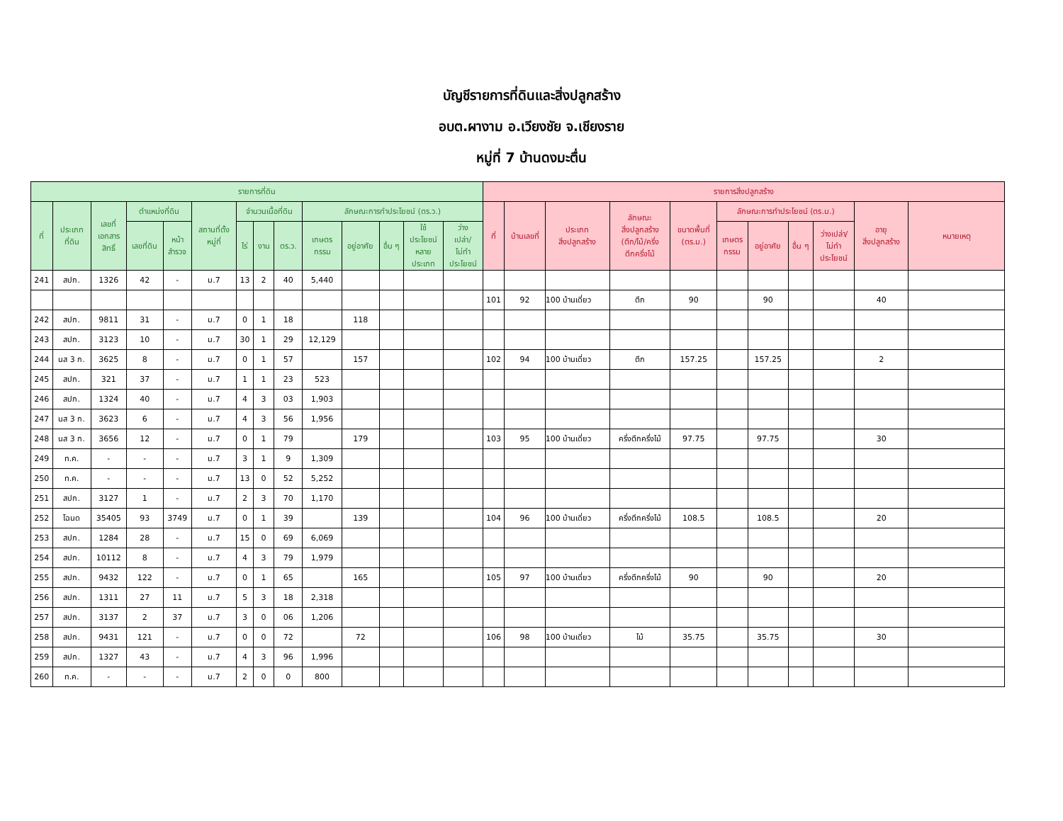บัญชีรายการที่ดินและสิ่งปลูกสร้าง
อบต.ผางาม อ.เวียงชัย จ.เชียงราย
หมู่ที่ 7 บ้านดงมะตื่น
| รายการที่ดิน | | | | | | | | | | | | | | รายการสิ่งปลูกสร้าง | | | | | | | | | | |
| --- | --- | --- | --- | --- | --- | --- | --- | --- | --- | --- | --- | --- | --- | --- | --- | --- | --- | --- | --- | --- | --- | --- | --- | --- |
| ที่ | ประเภท ที่ดิน | เลขที่ เอกสาร สิทธิ์ | ตำแหน่งที่ดิน | | สถานที่ตั้ง หมู่ที่ | จำนวนเนื้อที่ดิน | | | ลักษณะการทำประโยชน์ (ตร.ว.) | | | | | ที่ | บ้านเลขที่ | ประเภท สิ่งปลูกสร้าง | ลักษณะ สิ่งปลูกสร้าง (ตึก/ไม้/ครึ่ง ตึกครึ่งไม้ | ขนาดพื้นที่ (ตร.ม.) | ลักษณะการทำประโยชน์ (ตร.ม.) | | | | อายุ สิ่งปลูกสร้าง | หมายเหตุ |
| | | | เลขที่ดิน | หน้า สำรวจ | | ไร่ | งาน | ตร.ว. | เกษตร กรรม | อยู่อาศัย | อื่น ๆ | ใช้ ประโยชน์ หลาย ประเภท | ว่าง เปล่า/ ไม่ทำ ประโยชน์ | | | | | | เกษตร กรรม | อยู่อาศัย | อื่น ๆ | ว่างเปล่า/ ไม่ทำ ประโยชน์ | | |
| 241 | สปก. | 1326 | 42 | - | ม.7 | 13 | 2 | 40 | 5,440 | | | | | | | | | | | | | | | |
| | | | | | | | | | | | | | | 101 | 92 | 100 บ้านเดี่ยว | ตึก | 90 | | 90 | | | 40 | |
| 242 | สปก. | 9811 | 31 | - | ม.7 | 0 | 1 | 18 | | 118 | | | | | | | | | | | | | | |
| 243 | สปก. | 3123 | 10 | - | ม.7 | 30 | 1 | 29 | 12,129 | | | | | | | | | | | | | | | |
| 244 | นส 3 ก. | 3625 | 8 | - | ม.7 | 0 | 1 | 57 | | 157 | | | | 102 | 94 | 100 บ้านเดี่ยว | ตึก | 157.25 | | 157.25 | | | 2 | |
| 245 | สปก. | 321 | 37 | - | ม.7 | 1 | 1 | 23 | 523 | | | | | | | | | | | | | | | |
| 246 | สปก. | 1324 | 40 | - | ม.7 | 4 | 3 | 03 | 1,903 | | | | | | | | | | | | | | | |
| 247 | นส 3 ก. | 3623 | 6 | - | ม.7 | 4 | 3 | 56 | 1,956 | | | | | | | | | | | | | | | |
| 248 | นส 3 ก. | 3656 | 12 | - | ม.7 | 0 | 1 | 79 | | 179 | | | | 103 | 95 | 100 บ้านเดี่ยว | ครึ่งตึกครึ่งไม้ | 97.75 | | 97.75 | | | 30 | |
| 249 | ท.ค. | - | - | - | ม.7 | 3 | 1 | 9 | 1,309 | | | | | | | | | | | | | | | |
| 250 | ท.ค. | - | - | - | ม.7 | 13 | 0 | 52 | 5,252 | | | | | | | | | | | | | | | |
| 251 | สปก. | 3127 | 1 | - | ม.7 | 2 | 3 | 70 | 1,170 | | | | | | | | | | | | | | | |
| 252 | โฉนด | 35405 | 93 | 3749 | ม.7 | 0 | 1 | 39 | | 139 | | | | 104 | 96 | 100 บ้านเดี่ยว | ครึ่งตึกครึ่งไม้ | 108.5 | | 108.5 | | | 20 | |
| 253 | สปก. | 1284 | 28 | - | ม.7 | 15 | 0 | 69 | 6,069 | | | | | | | | | | | | | | | |
| 254 | สปก. | 10112 | 8 | - | ม.7 | 4 | 3 | 79 | 1,979 | | | | | | | | | | | | | | | |
| 255 | สปก. | 9432 | 122 | - | ม.7 | 0 | 1 | 65 | | 165 | | | | 105 | 97 | 100 บ้านเดี่ยว | ครึ่งตึกครึ่งไม้ | 90 | | 90 | | | 20 | |
| 256 | สปก. | 1311 | 27 | 11 | ม.7 | 5 | 3 | 18 | 2,318 | | | | | | | | | | | | | | | |
| 257 | สปก. | 3137 | 2 | 37 | ม.7 | 3 | 0 | 06 | 1,206 | | | | | | | | | | | | | | | |
| 258 | สปก. | 9431 | 121 | - | ม.7 | 0 | 0 | 72 | | 72 | | | | 106 | 98 | 100 บ้านเดี่ยว | ไม้ | 35.75 | | 35.75 | | | 30 | |
| 259 | สปก. | 1327 | 43 | - | ม.7 | 4 | 3 | 96 | 1,996 | | | | | | | | | | | | | | | |
| 260 | ท.ค. | - | - | - | ม.7 | 2 | 0 | 0 | 800 | | | | | | | | | | | | | | | |